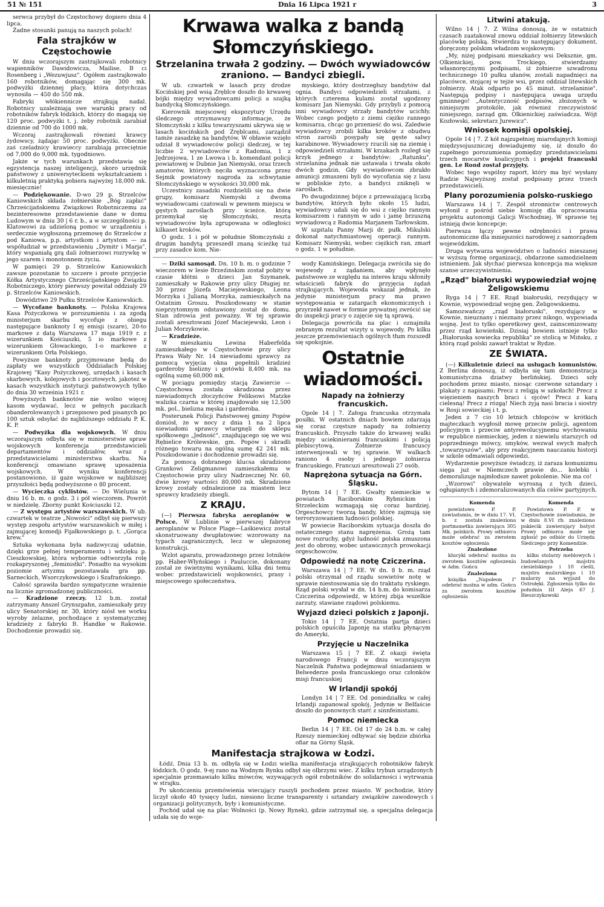51 № 151 Dnia 16 Lipca 1921 r 3
serwca przybył do Częstochowy dopiero dnia 4 lipca.
Żadne stosunki panują na naszych polach!
Fala strajków w Częstochowie
W dniu wczorajszym zastrajkowali robotnicy wapienników Dawidowicza, Mailise, B ci Rosenberg i „Wezuwjusz". Ogółem zastrajkowało 160 robotników, domagając się 300 mk. podwyżki dziennej płacy, która dotychczas wynosiła — 450 do 550 mk.
Fabryki włókiennicze strajkują nadal. Robotnicy uzależniają swe warunki pracy od robotników fabryk łódzkich, którzy do magają się 120 proc. podwyżki t. j. żeby robotnik zarabiał dziennie od 700 do 1000 mk.
Wczoraj zastrajkowali również krawcy żydowscy, żądając 50 proc. podwyżki. Obecnie zaś czeladnicy krawieccy zarabiają przeciętnie od 7,000 do 9,000 mk. tygodniowo.
Jakże w tych warunkach przedstawia się egzystencja naszej inteligencji, skoro urzędnik państwowy z uniwersyteckiem wykształcaniem i kilkuletnią praktyką pobiera najwyżej 18,000 mk. miesięcznie!
— Podziękowanie. D-wo 29 p. Strzelców Kaniowskich składa żołnierskie „Bóg zapłać" Chrześcijańskiemu Związkowi Robotniczemu za bezinteresowne przedstawienie dane w domu Ludowym w dniu 30 | 6 r. b., a w szczególności p. Klatowowi za udzieloną pomoc w urządzeniu i serdecznie wygłoszoną przemowę do Strzelców z pod Kaniowa, p.p. artystkom i artystom — za współudział w przedstawieniu „Dymitr i Marja", który wspaniałą grą dali żołnierzowi rozrywkę w jego szarem i monotonnem życiu.
W pamięci 29 p. Strzelców Kaniowskich zawsze pozostanie to szczere i proste przyjęcie Kółka Artystycznego Chrześcijańskiego Związku Robotniczego, który pierwszy powitał oddziały 29 p. Strzelców Kaniowskich.
Dowództwo 29 Pułku Strzelców Kaniowskich.
— Wycofane banknoty. — Polska Krajowa Kasa Pożyczkowa w porozumieniu i za zgodą ministerjum skarbu wycofuje z obiegu następujące banknoty I ej emisji (szare), 20-to markowe z datą Warszawa 17 maja 1919 r. z wizerunkiem Kościuszki, 5 io markowe z wizerunkiem Głowackiego, 1-o markowe z wizerunkiem Orła Polskiego.
Powyższe banknoty przyjmowane będą do zapłaty we wszystkich Oddziałach Polskiej Krajowej "Kasy Pożyczkowej, urzędach i kasach skarbowych, kolejowych i pocztowych, jakoteż w kasach wszystkich instytucji państwowych tylko do dnia 30 września 1921 r.
Powyższych banknotów nie wolno więcej kasom wydawać, lecz w pełnych paczkach obanderolowanych i przepisowo pod pisanych po 100 sztuk odsyłać do najbliższego oddziału P. K. K. P.
— Podwyżka dla wojskowych. W dniu wczorajszym odbyła się w ministerstwie spraw wojskowych konferencja przedstawicieli departamentów i oddziałów, wraz z przedstawicielami ministerstwa skarbu. Na konferencji omawiano sprawę uposażenia wojskowych. W wyniku konferencji postanowiono, iż gaże wojskowe w najbliższej przyszłości będą podwyższone o 80 procent.
— Wycieczka cyklistów. — Do Wielunia w dniu 16 b. m. o godz. 3 i pół wieczorem. Powrót w niedzielę. Zborny punkt Kościuszki 12.
— Z występu artystów warszawskich. W ub. czwartek w teatrze „Nowości" odbył się pierwszy występ zespołu artystów warszawskich w miłej i zajmującej komedji Fijałkowskiego p. t. „Gorąca krew."
Sztuka wykonana była nadzwyczaj udatnie, dzięki grze pełnej temperamentu i wdzięku p. Cieszkowskiej, która wybornie odtworzyła rolę rozkapryszonej „feministki". Ponadto na wysokim poziomie artyzmu pozostawała gra pp. Sarneckich, Wsorczykowskiego i Szafrańskiego.
Całość sprawiła bardzo sympatyczne wrażenie na licznie zgromadzonej publiczności.
— Kradzione rzeczy. 12 b.m. został zatrzymany Anszel Grynszpahn, zamieszkały przy ulicy Senatorskiej nr. 30, który niósł we worku wyroby żelazne, pochodzące z systematycznej kradzieży z fabryki B. Handke w Rakowie. Dochodzenie prowadzi się.
Krwawa walka z bandą Słomczyńskiego.
Strzelanina trwała 2 godziny. — Dwóch wywiadowców zraniono. — Bandyci zbiegli.
W ub. czwartek w lasach przy drodze Kocińskiej pod wsią Zręblce doszło do krwawej bójki między wywiadowcami policji a szajką bandycką Słomczyńskiego.
Kierownik miejscowej ekspozytury Urzędu śledczego otrzymawszy informacje, że Słomczyński z kilku towarzyszami ukrywa się w lasach kocińskich pod Zręblcami, zarządził tamże zasadzkę na bandytów. W obławie wzięło udział 8 wywiadowców policji śledczej, w tej liczbie 2 wywiadowców z Radomia, 1 z Jędrzejowa, 1 ze Lwowa i b. komendant policji powiatowej w Dubnie Jan Niemyski, oraz trzech amatorów, których nęciła wyznaczona przez Sejmik powiatowy nagroda za schwytanie Słomczyńskiego w wysokości 30,000 mk.
Uczestnicy zasadzki rozdzielili się na dwie grupy, komisarz Niemyski z dwoma wywiadowcami czatowali w pewnem miejscu w gęstych zaroślach przy ścieżce, którą przemykał się Słomczyński, reszta wywiadowców była zgrupowana w odległości kilkaset kroków.
O godz. 1 i pół w południe Słomczyński z drugim bandytą przeszedł znaną ścieżkę tuż przy zasadce kom. Nie-
myskiego, który dostrzegłszy bandytów dał ognia. Bandyci odpowiedzieli strzałami, z których czterema kulami został ugodzony komisarz Jan Niemyski. Gdy przybyli z pomocą inni wywiadowcy strzały bandytów ucichły. Wobec czego podjęto z ziemi ciężko rannego komisarza, chcąc go przenieść do wsi. Zaledwie wywiadowcy zrobili kilka kroków z obudwu stron zarośli posypały się gęste salwy karabinowe. Wywiadowcy rzucili się na ziemię i odpowiedzieli strzałami. W krzakach rozległ się krzyk jednego z bandytów: „Ratunku", strzelanina jednak nie ustawała i trwała około dwóch godzin. Gdy wywiadowcom zbrakło amunicji zmuszeni byli do wycofania się z lasu w pobliskie żyto, a bandyci zniknęli w zaroślach.
Po dwugodzinnej bójce z przeważającą liczbą bandytów, których było około 15 ludzi, wywiadowcy udali się do wsi z ciężko rannym komisarzem i rannym w udo i jamę brzuszną wywiadowcą z Radomia Marjanem Tarłowskim.
W szpitalu Panny Marji dr. pułk. Mikulski dokonał natychmiastowej operacji rannym. Komisarz Niemyski, wobec ciężkich ran, zmarł o godz. 1 w południe.
— Dziki samosąd. Dn. 10 b. m. o godzinie 7 wieczorem w lesie Brzeźinskim został pobity w czasie kłótni o dzieci Jan Szymanek, zamieszkały w Rakowie przy ulicy Długiej nr. 30 przez Józefa Maciejewskiego, Leona Morzyka i Julianą Morzyka, zamieszkałych na Ostatnim Groszu. Poszkodowany w stanie nieprzytomnym odstawiony został do domu. Stan zdrowia jest poważny. W tej sprawie zostali aresztowani Józef Maciejewski, Leon i Julian Morzykowie.
— Kradzieże.
W mieszkaniu Lewina Haberfelda zamieszkałego w Częstochowie przy ulicy Prawa Wały Nr. 14 niewiadomi sprawcy za pomocą wyjęcia okna popełnili kradzież garderoby bielizny i gotówki 8,400 mk. na ogólną sumę 60,000 mk.
W pociągu pomiędzy stacją Zawiercie — Częstochowa została skradziona przez niewiadomych złoczyńców Feliksowi Matzke walizka czarna w której znajdowało się 12,500 mk. pol., bielizna męska i garderoba.
Posterunek Policji Państwowej gminy Popów doniósł, że w nocy z dnia 1 na 2 lipca niewiadomi sprawcy wtargnęli do sklepu spółkowego „Jedność", znajdującego się we wsi Rębielice Królewskie, gm. Popów i skradli różnego towaru na ogólną sumę 42 241 mk. Poszkodowanie i dochodzenie prowadzi się.
Za pomocą dobranego klucsa skradziono Grankowi Zeligmanowi zamieszkałemu w Częstochowie przy ulicy Nadrzecznej Nr. 60, dwie krowy wartości 80,000 mk. Skradzione krowy zostały odnalezione za miastem lecz sprawcy kradzieży zbiegli.
Z KRAJU.
(—) Pierwsza fabryka aeroplanów w Polsce. W Lublinie w pierwszej fabryce aeroplanów w Polsce Plage—Laśkiewicz został skonstruowany dwupłatowiec wzorowany na typach zagranicznych, lecz w ulepszonej konstrukcji.
Wzlot aparatu, prowadzonego przez lotników pp. Haber-Włyńskiego i Pauluccie, dokonany został ze świetnymi wynikami, kilka dni temu wobec przedstawicieli wojskowości, prasy i miejscowego społeczeństwa.
wody Kamińskiego. Delegacja zwróciła się do wojewody z żądaniem, aby wpłynęło państwowe ze względu na interes kraju skłoniły właścicieli fabryk do przyjęcia żądań strajkujących. Wojewoda wskazał jednak, że jedynie ministerjum pracy ma prawo występowania w zatargach ekonomicznych i przyrzekł nawet w formie prywatnej zwrócić się do inspekcji pracy o zajęcie się tą sprawą.
Delegacja powróciła na plac i oznajmiła zebranym rezultat wizyty u wojewody. Po kilku jeszcze przemówieniach ogólnych tłum rozszedł się spokojnie.
Ostatnie wiadomości.
Napady na żołnierzy francuskich.
Opole 14 | 7. Załoga francuska otrzymała posiłki. W ostatnich dniach bowiem zdarzają się coraz częstsze napady na żołnierzy francuskich. Przyszło także do krwawej walki między uciekinierami francuskimi i policją plebiscytową. Żołnierze francuscy interwenjowali w tej sprawie. W walkach raniono 4 osoby i jednego żołnierza francuskiego. Francuzi aresztowali 27 osób.
Naprężona sytuacja na Górn. Śląsku.
Bytom 14 | 7 EE. Gwałty niemieckie w powiatach Raciborskim Rybnickim i Strzeleckim wzmagają się coraz bardziej. Orgeschowcy tworzą bandy, które zajmują się terroryzowaniem ludności polskiej.
W powiecie Raciborskim sytuacja doszła do ostatecznego stanu naprężenia. Grożą tam nowe rozruchy, gdyż ludność polska zmuszona jest do obrony, wobec ustawicznych prowokacji orgeschowców.
Odpowiedź na notę Cziczerina.
Warszawa 14 | 7 EE. W dn. 8 b. m. rząd polski otrzymał od rządu sowietów notę w sprawie niestosowania się do traktatu ryskiego. Rząd polski wysłał w dn. 14 b.m. do komisarza Cziczerina odpowiedź, w której zbija wszelkie zarzuty, stawiane rządowi polskiemu.
Wyjazd dzieci polskich z Japonji.
Tokio 14 | 7 EE. Ostatnia partja dzieci polskich opuściła Japonję na statku płynącym do Ameryki.
Przyjęcie u Naczelnika
Warszawa 15 | 7 EE. Z okazji święta narodowego Francji w dniu wczorajszym Naczelnik Państwa podejmował śniadaniem w Belwederze posła francuskiego oraz członków misji francuskiej
W Irlandji spokój
Londyn 14 | 7 EE. Od poniedziałku w całej Irlandji zapanował spokój. Jedynie w Belfaście doszło do ponownych starć z sinnfeinistami.
Pomoc niemiecka
Berlin 14 | 7 EE. Od 17 do 24 b.m. w całej Rzeszy niemieckiej odbywać się będzie zbiórka ofiar na Górny Śląsk.
Manifestacja strajkowa w Łodzi.
Łódź. Dnia 13 b. m. odbyła się w Łodzi wielka manifestacja strajkujących robotników fabryk łódzkich. O godz. 9-ej rano na Wodnym Rynku odbył się olbrzymi wiec. Z kilku trybun urządzonych specjalnie przemawiało kilku mówców, wzywających ogół robotników do solidarności i wytrwania w strajku.
Po ukończeniu przemówienia wiecujący ruszyli pochodem przez miasto. W pochodzie, który liczył około 40 tysięcy ludzi, niesiono liczne transparenty i sztandary związków zawodowych i organizacji politycznych, były i komunistyczne.
Pochód udał się na plac Wolności (p. Nowy Rynek), gdzie zatrzymał się, a specjalna delegacja udała się do woje-
Litwini atakują.
Wilno 14 | 7. Z Wilna donoszą, że w ostatnich czasach zaatakował znowu oddział żołnierzy litewskich placówkę polską. Stwierdza to następujący dokument, doręczony polskim władzom wojskowym:
„My, niżej podpisani mieszkańcy wsi Deksznie, gm. Olkienickiej, pow. Trockiego, stwierdzamy własnoręcznymi podpisami, iż żołnierze szwadronu technicznego 10 pułku ułanów, zostali napadnięci na placówce, stojącej w tejże wsi, przez oddział litewskich żołnierzy. Atak odparto po 45 minut. strzelaninie". Następują podpisy i następująca uwaga urzędu gminnego! „Autentyczność podpisów, złożonych w niniejszym protokóle, jak również rzeczywistość niniejszego, zarząd gm. Olkienickiej zaświadcza. Wójt Kozłowski, sekretarz Jurewicz".
Wniosek komisji opolskiej.
Opole 14 | 7. Z kół najzupełniej miarodajnych komisji międzysojuszniczej dowiadujemy się, iż doszło do zupełnego porozumienia pomiędzy przedstawicielami trzech mocarstw koalicyjnych i projekt francuski gen. Le Rond został przyjęty.
Wobec tego wspólny raport, który ma być wysłany Radzie Najwyższej został podpisany przez trzech przedstawicieli.
Plany porozumienia polsko-ruskiego
Warszawa 14 | 7. Zespół stronnictw centrowych wyłonił z pośród siebie komisję dla opracowania projektu autonomji Galicji Wschodniej. W sprawie tej istnieją dwie koncepcje:
Pierwsza łączy pewne odrębności i prawa autonomiczne dla mniejszości narodowej z samorządem wojewódzkim.
Druga wytwarza województwo o ludności mieszanej w wyższą formę organizacji, obdarzone samodzielnem istnieniem. Jak słychać pierwsza koncepcja ma większe szanse urzeczywistnienia.
„Rząd" białoruski wypowiedział wojnę Żeligowskiemu
Ryga 14 | 7 EE. Rząd białoruski, rezydujący w Kownie, wypowiedział wojnę gen. Żeligowskiemu.
Samozwańczy „rząd białoruski", rezydujący w Kownie, nieuznany i nieznany przez nikogo, wypowiada wojnę. Jest to tylko operetkowy gest, zainscenizowany przez rząd kowieński. Dzisiaj bowiem istnieje tylko „Białoruska sowiecka republika" ze stolicą w Mińsku, z którą rząd polski zawarł traktat w Rydze.
ZE ŚWIATA.
(—) Kilkuletnie dzieci na usługach komunistów. Z Berlina donoszą, iż odbyła się tam demonstracja komunistyczna dziatwy berlińskiej. Dzieci szły pochodem przez miasto, niosąc czerwone sztandary i plakaty z napisami: Precz z religją w szkołach! Precz z więzieniem naszych braci i ojców! Precz z karą cielesną! Precz z rózgą! Niech żyją nasi bracia i siostry w Rosji sowieckiej i t. p.
Jeden z 7 cio 10 letnich chłopców w krótkich majteczkach wygłosił mowę przeciw policji, agentom policyjnym i przeciw antyrewolucyjnemu wychowaniu w republice niemieckiej, jeden z niewielu starszych od poprzedniego mówcy, smyków, wezwał swych małych „towarzyszów", aby przy reakcyjnem nauczaniu historji w szkole odmawiali odpowiedzi.
Wydarzenie powyższe świadczy, iż zaraza komunizmu sięga już w Niemczech prawie do... kolebki i demoralizuje najmłodsze nawet pokolenie. Nie ma co!
„Wzorowi" obywatele wyrosną z tych dzieci, ogłupianych i zdemoralizowanych dla celów partyjnych.
Komenda
powiatowa P. P. zawiadamia, że w dniu 17. VI. b. r. została znaleziona portmonetka zawierająca 305 Mk. polskich. Prawy odbiorca może odebrać za zwrotem kosztów ogłoszenia
Znalezione
klucyki odebrać można za zwrotem kosztów ogłoszenia w Adm. Gońca
Znaleziona
książka „Napoleon I" odebrać można w adm. Gońca za zwrotem kosztów ogłoszenia
Komenda
Powiatowa P. P. w Częstochowie zawiadamia, że w dniu 8.VI rb. znaleziono pakiecik zawierający batyst Prawy odbiorca może się zgłosić po odbiór do Urzędu Śledczego przy Komendzie.
Potrzeba
kilku stolarzy meblowych i budowlanych majstra ciesielskiego i 10 cieśli, majstra mularskiego i 10 mularzy na wyjazd do Ostrołęki. Zgłoszenia tylko do południa III Aleja 67 J. Bieszczykowski